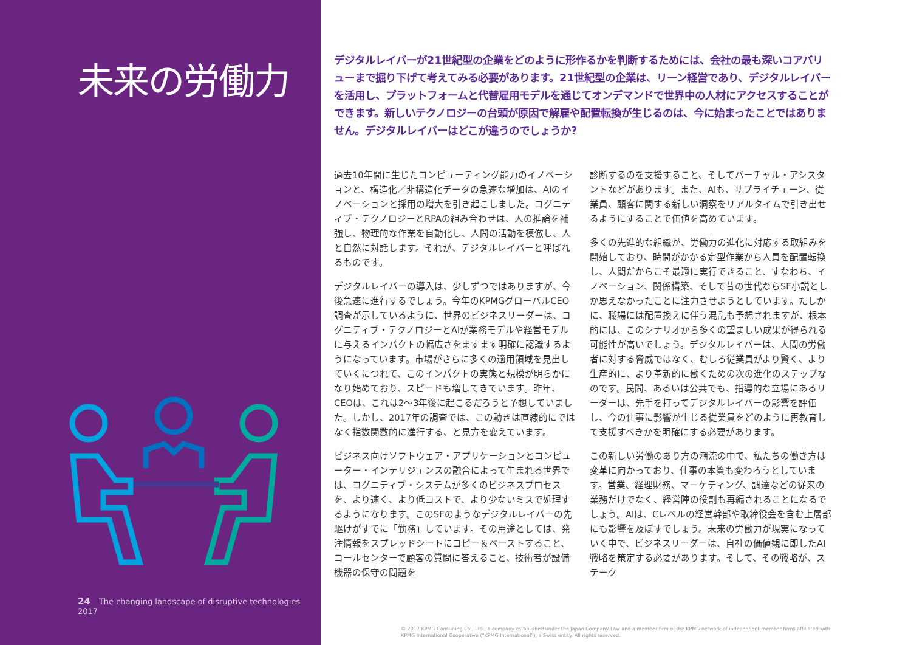未来の労働力
24 The changing landscape of disruptive technologies 2017
デジタルレイバーが21世紀型の企業をどのように形作るかを判断するためには、会社の最も深いコアバリューまで掘り下げて考えてみる必要があります。21世紀型の企業は、リーン経営であり、デジタルレイバーを活用し、プラットフォームと代替雇用モデルを通じてオンデマンドで世界中の人材にアクセスすることができます。新しいテクノロジーの台頭が原因で解雇や配置転換が生じるのは、今に始まったことではありません。デジタルレイバーはどこが違うのでしょうか?
過去10年間に生じたコンピューティング能力のイノベーションと、構造化／非構造化データの急速な増加は、AIのイノベーションと採用の増大を引き起こしました。コグニティブ・テクノロジーとRPAの組み合わせは、人の推論を補強し、物理的な作業を自動化し、人間の活動を模倣し、人と自然に対話します。それが、デジタルレイバーと呼ばれるものです。
デジタルレイバーの導入は、少しずつではありますが、今後急速に進行するでしょう。今年のKPMGグローバルCEO調査が示しているように、世界のビジネスリーダーは、コグニティブ・テクノロジーとAIが業務モデルや経営モデルに与えるインパクトの幅広さをますます明確に認識するようになっています。市場がさらに多くの適用領域を見出していくにつれて、このインパクトの実態と規模が明らかになり始めており、スピードも増してきています。昨年、CEOは、これは2～3年後に起こるだろうと予想していました。しかし、2017年の調査では、この動きは直線的にではなく指数関数的に進行する、と見方を変えています。
ビジネス向けソフトウェア・アプリケーションとコンピューター・インテリジェンスの融合によって生まれる世界では、コグニティブ・システムが多くのビジネスプロセスを、より速く、より低コストで、より少ないミスで処理するようになります。このSFのようなデジタルレイバーの先駆けがすでに「勤務」しています。その用途としては、発注情報をスプレッドシートにコピー＆ペーストすること、コールセンターで顧客の質問に答えること、技術者が設備機器の保守の問題を
診断するのを支援すること、そしてバーチャル・アシスタントなどがあります。また、AIも、サプライチェーン、従業員、顧客に関する新しい洞察をリアルタイムで引き出せるようにすることで価値を高めています。
多くの先進的な組織が、労働力の進化に対応する取組みを開始しており、時間がかかる定型作業から人員を配置転換し、人間だからこそ最適に実行できること、すなわち、イノベーション、関係構築、そして昔の世代ならSF小説としか思えなかったことに注力させようとしています。たしかに、職場には配置換えに伴う混乱も予想されますが、根本的には、このシナリオから多くの望ましい成果が得られる可能性が高いでしょう。デジタルレイバーは、人間の労働者に対する脅威ではなく、むしろ従業員がより賢く、より生産的に、より革新的に働くための次の進化のステップなのです。民間、あるいは公共でも、指導的な立場にあるリーダーは、先手を打ってデジタルレイバーの影響を評価し、今の仕事に影響が生じる従業員をどのように再教育して支援すべきかを明確にする必要があります。
この新しい労働のあり方の潮流の中で、私たちの働き方は変革に向かっており、仕事の本質も変わろうとしています。営業、経理財務、マーケティング、調達などの従来の業務だけでなく、経営陣の役割も再編されることになるでしょう。AIは、Cレベルの経営幹部や取締役会を含む上層部にも影響を及ぼすでしょう。未来の労働力が現実になっていく中で、ビジネスリーダーは、自社の価値観に即したAI戦略を策定する必要があります。そして、その戦略が、ステーク
© 2017 KPMG Consulting Co., Ltd., a company established under the Japan Company Law and a member firm of the KPMG network of independent member firms affiliated with KPMG International Cooperative (“KPMG International”), a Swiss entity. All rights reserved.